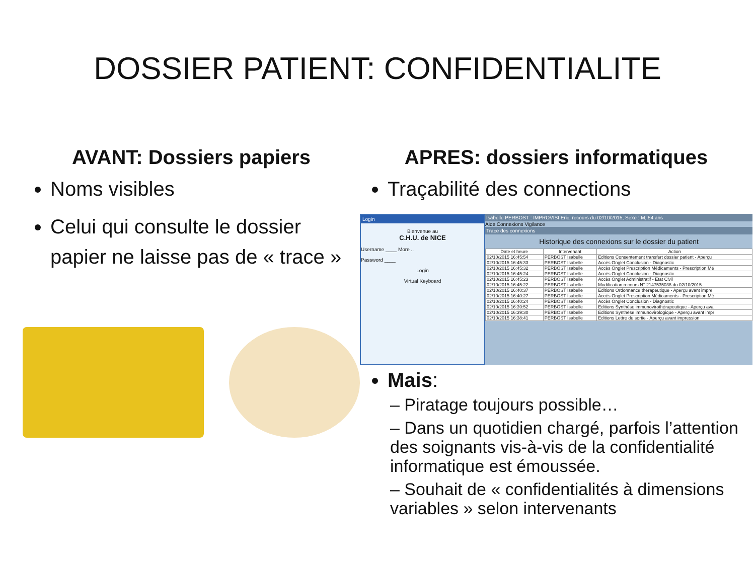DOSSIER PATIENT: CONFIDENTIALITE
AVANT: Dossiers papiers
Noms visibles
Celui qui consulte le dossier papier ne laisse pas de « trace »
APRES: dossiers informatiques
Traçabilité des connections
Login
Bienvenue au
C.H.U. de NICE
Username ____ More ..
Password ____
Login
Virtual Keyboard
Isabelle PERBOST : IMPROVISI Eric, recours du 02/10/2015, Sexe : M, 54 ans
Aide Connexions Vigilance
Trace des connexions
Historique des connexions sur le dossier du patient
| Date et heure | Intervenant | Action |
| --- | --- | --- |
| 02/10/2015 16:45:54 | PERBOST Isabelle | Editions Consentement transfert dossier patient - Aperçu |
| 02/10/2015 16:45:33 | PERBOST Isabelle | Accès Onglet Conclusion - Diagnostic |
| 02/10/2015 16:45:32 | PERBOST Isabelle | Accès Onglet Prescription Médicaments - Prescription Mé |
| 02/10/2015 16:45:24 | PERBOST Isabelle | Accès Onglet Conclusion - Diagnostic |
| 02/10/2015 16:45:23 | PERBOST Isabelle | Accès Onglet Administratif - Etat Civil |
| 02/10/2015 16:45:22 | PERBOST Isabelle | Modification recours N° 2147535038 du 02/10/2015 |
| 02/10/2015 16:40:37 | PERBOST Isabelle | Editions Ordonnance thérapeutique - Aperçu avant impre |
| 02/10/2015 16:40:27 | PERBOST Isabelle | Accès Onglet Prescription Médicaments - Prescription Mé |
| 02/10/2015 16:40:24 | PERBOST Isabelle | Accès Onglet Conclusion - Diagnostic |
| 02/10/2015 16:39:52 | PERBOST Isabelle | Editions Synthèse immunovirothérapeutique - Aperçu ava |
| 02/10/2015 16:39:30 | PERBOST Isabelle | Editions Synthèse immunovirologique - Aperçu avant impr |
| 02/10/2015 16:38:41 | PERBOST Isabelle | Editions Lettre de sortie - Aperçu avant impression |
Mais:
– Piratage toujours possible…
– Dans un quotidien chargé, parfois l’attention des soignants vis-à-vis de la confidentialité informatique est émoussée.
– Souhait de « confidentialités à dimensions variables » selon intervenants